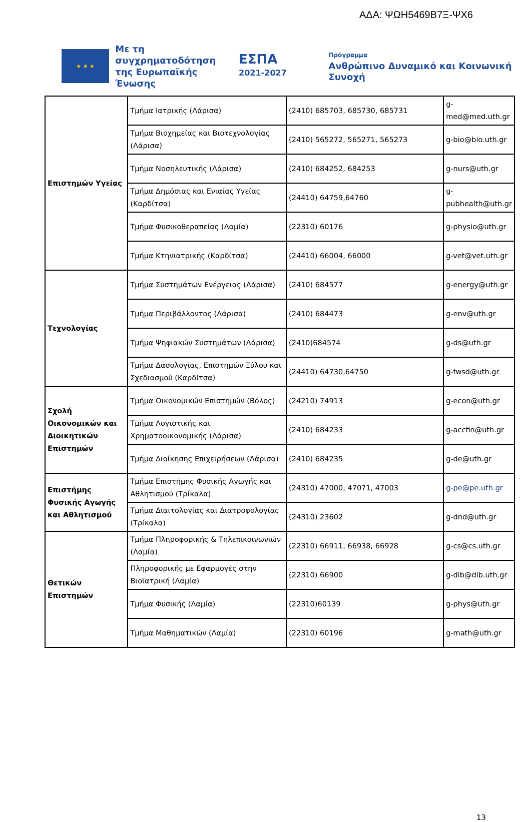ΑΔΑ: ΨΩΗ5469Β7Ξ-ΨΧ6
★ ★ ★
Με τη συγχρηματοδότηση της Ευρωπαϊκής Ένωσης
ΕΣΠΑ
2021-2027
Πρόγραμμα
Ανθρώπινο Δυναμικό και Κοινωνική Συνοχή
| Επιστημών Υγείας | Τμήμα Ιατρικής (Λάρισα) | (2410) 685703, 685730, 685731 | g-med@med.uth.gr |
| | Τμήμα Βιοχημείας και Βιοτεχνολογίας (Λάρισα) | (2410) 565272, 565271, 565273 | g-bio@bio.uth.gr |
| | Τμήμα Νοσηλευτικής (Λάρισα) | (2410) 684252, 684253 | g-nurs@uth.gr |
| | Τμήμα Δημόσιας και Ενιαίας Υγείας (Καρδίτσα) | (24410) 64759,64760 | g-pubhealth@uth.gr |
| | Τμήμα Φυσικοθεραπείας (Λαμία) | (22310) 60176 | g-physio@uth.gr |
| | Τμήμα Κτηνιατρικής (Καρδίτσα) | (24410) 66004, 66000 | g-vet@vet.uth.gr |
| Τεχνολογίας | Τμήμα Συστημάτων Ενέργειας (Λάρισα) | (2410) 684577 | g-energy@uth.gr |
| | Τμήμα Περιβάλλοντος (Λάρισα) | (2410) 684473 | g-env@uth.gr |
| | Τμήμα Ψηφιακών Συστημάτων (Λάρισα) | (2410)684574 | g-ds@uth.gr |
| | Τμήμα Δασολογίας, Επιστημών Ξύλου και Σχεδιασμού (Καρδίτσα) | (24410) 64730,64750 | g-fwsd@uth.gr |
| Σχολή Οικονομικών και Διοικητικών Επιστημών | Τμήμα Οικονομικών Επιστημών (Βόλος) | (24210) 74913 | g-econ@uth.gr |
| | Τμήμα Λογιστικής και Χρηματοοικονομικής (Λάρισα) | (2410) 684233 | g-accfin@uth.gr |
| | Τμήμα Διοίκησης Επιχειρήσεων (Λάρισα) | (2410) 684235 | g-de@uth.gr |
| Επιστήμης Φυσικής Αγωγής και Αθλητισμού | Τμήμα Επιστήμης Φυσικής Αγωγής και Αθλητισμού (Τρίκαλα) | (24310) 47000, 47071, 47003 | g-pe@pe.uth.gr |
| | Τμήμα Διαιτολογίας και Διατροφολογίας (Τρίκαλα) | (24310) 23602 | g-dnd@uth.gr |
| Θετικών Επιστημών | Τμήμα Πληροφορικής & Τηλεπικοινωνιών (Λαμία) | (22310) 66911, 66938, 66928 | g-cs@cs.uth.gr |
| | Πληροφορικής με Εφαρμογές στην Βιοϊατρική (Λαμία) | (22310) 66900 | g-dib@dib.uth.gr |
| | Τμήμα Φυσικής (Λαμία) | (22310)60139 | g-phys@uth.gr |
| | Τμήμα Μαθηματικών (Λαμία) | (22310) 60196 | g-math@uth.gr |
13